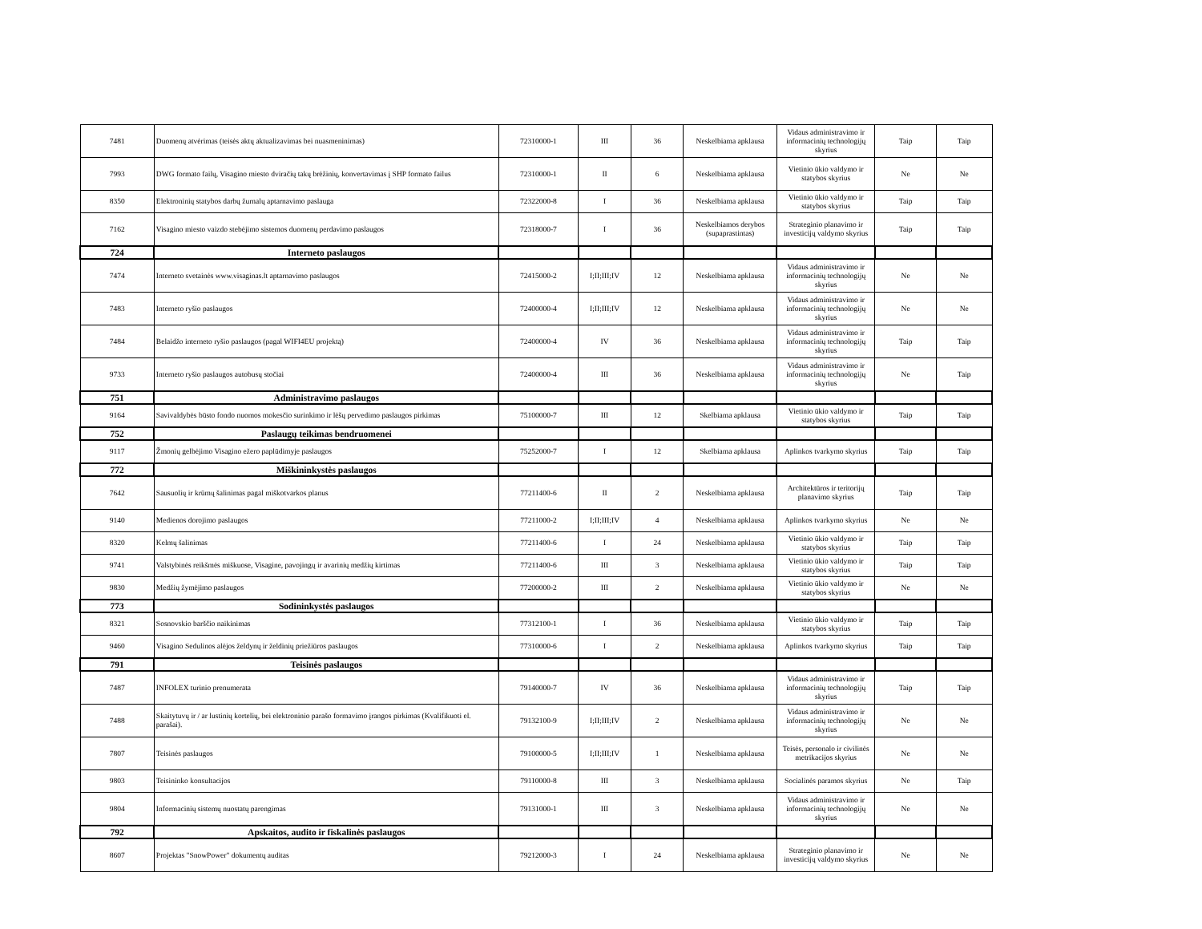| 7481 | Duomenų atvėrimas (teisės aktų aktualizavimas bei nuasmeninimas) | 72310000-1 | III | 36 | Neskelbiama apklausa | Vidaus administravimo ir informacinių technologijų skyrius | Taip | Taip |
| 7993 | DWG formato failų, Visagino miesto dviračių takų brėžinių, konvertavimas į SHP formato failus | 72310000-1 | II | 6 | Neskelbiama apklausa | Vietinio ūkio valdymo ir statybos skyrius | Ne | Ne |
| 8350 | Elektroninių statybos darbų žurnalų aptarnavimo paslauga | 72322000-8 | I | 36 | Neskelbiama apklausa | Vietinio ūkio valdymo ir statybos skyrius | Taip | Taip |
| 7162 | Visagino miesto vaizdo stebėjimo sistemos duomenų perdavimo paslaugos | 72318000-7 | I | 36 | Neskelbiamos derybos (supaprastintas) | Strateginio planavimo ir investicijų valdymo skyrius | Taip | Taip |
| 724 | Interneto paslaugos | | | | | | | |
| 7474 | Interneto svetainės www.visaginas.lt aptarnavimo paslaugos | 72415000-2 | I;II;III;IV | 12 | Neskelbiama apklausa | Vidaus administravimo ir informacinių technologijų skyrius | Ne | Ne |
| 7483 | Interneto ryšio paslaugos | 72400000-4 | I;II;III;IV | 12 | Neskelbiama apklausa | Vidaus administravimo ir informacinių technologijų skyrius | Ne | Ne |
| 7484 | Belaidžo interneto ryšio paslaugos (pagal WIFI4EU projektą) | 72400000-4 | IV | 36 | Neskelbiama apklausa | Vidaus administravimo ir informacinių technologijų skyrius | Taip | Taip |
| 9733 | Interneto ryšio paslaugos autobusų stočiai | 72400000-4 | III | 36 | Neskelbiama apklausa | Vidaus administravimo ir informacinių technologijų skyrius | Ne | Taip |
| 751 | Administravimo paslaugos | | | | | | | |
| 9164 | Savivaldybės būsto fondo nuomos mokesčio surinkimo ir lėšų pervedimo paslaugos pirkimas | 75100000-7 | III | 12 | Skelbiama apklausa | Vietinio ūkio valdymo ir statybos skyrius | Taip | Taip |
| 752 | Paslaugų teikimas bendruomenei | | | | | | | |
| 9117 | Žmonių gelbėjimo Visagino ežero paplūdimyje paslaugos | 75252000-7 | I | 12 | Skelbiama apklausa | Aplinkos tvarkymo skyrius | Taip | Taip |
| 772 | Miškininkystės paslaugos | | | | | | | |
| 7642 | Sausuolių ir krūmų šalinimas pagal miškotvarkos planus | 77211400-6 | II | 2 | Neskelbiama apklausa | Architektūros ir teritorijų planavimo skyrius | Taip | Taip |
| 9140 | Medienos dorojimo paslaugos | 77211000-2 | I;II;III;IV | 4 | Neskelbiama apklausa | Aplinkos tvarkymo skyrius | Ne | Ne |
| 8320 | Kelmų šalinimas | 77211400-6 | I | 24 | Neskelbiama apklausa | Vietinio ūkio valdymo ir statybos skyrius | Taip | Taip |
| 9741 | Valstybinės reikšmės miškuose, Visagine, pavojingų ir avarinių medžių kirtimas | 77211400-6 | III | 3 | Neskelbiama apklausa | Vietinio ūkio valdymo ir statybos skyrius | Taip | Taip |
| 9830 | Medžių žymėjimo paslaugos | 77200000-2 | III | 2 | Neskelbiama apklausa | Vietinio ūkio valdymo ir statybos skyrius | Ne | Ne |
| 773 | Sodininkystės paslaugos | | | | | | | |
| 8321 | Sosnovskio barščio naikinimas | 77312100-1 | I | 36 | Neskelbiama apklausa | Vietinio ūkio valdymo ir statybos skyrius | Taip | Taip |
| 9460 | Visagino Sedulinos alėjos želdynų ir želdinių priežiūros paslaugos | 77310000-6 | I | 2 | Neskelbiama apklausa | Aplinkos tvarkymo skyrius | Taip | Taip |
| 791 | Teisinės paslaugos | | | | | | | |
| 7487 | INFOLEX turinio prenumerata | 79140000-7 | IV | 36 | Neskelbiama apklausa | Vidaus administravimo ir informacinių technologijų skyrius | Taip | Taip |
| 7488 | Skaitytuvų ir / ar lustinių kortelių, bei elektroninio parašo formavimo įrangos pirkimas (Kvalifikuoti el. parašai). | 79132100-9 | I;II;III;IV | 2 | Neskelbiama apklausa | Vidaus administravimo ir informacinių technologijų skyrius | Ne | Ne |
| 7807 | Teisinės paslaugos | 79100000-5 | I;II;III;IV | 1 | Neskelbiama apklausa | Teisės, personalo ir civilinės metrikacijos skyrius | Ne | Ne |
| 9803 | Teisininko konsultacijos | 79110000-8 | III | 3 | Neskelbiama apklausa | Socialinės paramos skyrius | Ne | Taip |
| 9804 | Informacinių sistemų nuostatų parengimas | 79131000-1 | III | 3 | Neskelbiama apklausa | Vidaus administravimo ir informacinių technologijų skyrius | Ne | Ne |
| 792 | Apskaitos, audito ir fiskalinės paslaugos | | | | | | | |
| 8607 | Projektas "SnowPower" dokumentų auditas | 79212000-3 | I | 24 | Neskelbiama apklausa | Strateginio planavimo ir investicijų valdymo skyrius | Ne | Ne |